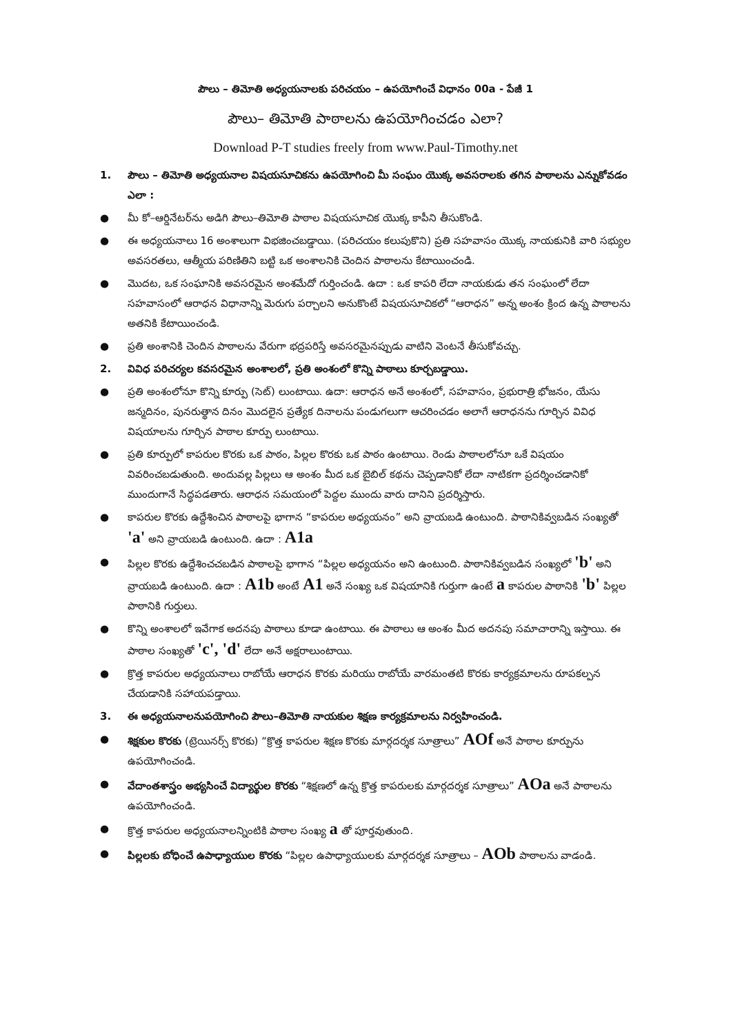పౌలు – తిమోతి అధ్యయనాలకు పరిచయం – ఉపయోగించే విధానం 00a - పేజీ 1
పౌలు– తిమోతి పాఠాలను ఉపయోగించడం ఎలా?
Download P-T studies freely from www.Paul-Timothy.net
1. పౌలు – తిమోతి అధ్యయనాల విషయసూచికను ఉపయోగించి మీ సంఘం యొక్క అవసరాలకు తగిన పాఠాలను ఎన్నుకోవడం ఎలా :
● మీ కో–ఆర్డినేటర్‌ను అడిగి పౌలు–తిమోతి పాఠాల విషయసూచిక యొక్క కాపీని తీసుకొండి.
● ఈ అధ్యయనాలు 16 అంశాలుగా విభజించబడ్డాయి. (పరిచయం కలుపుకొని) ప్రతి సహవాసం యొక్క నాయకునికి వారి సభ్యుల అవసరతలు, ఆత్మీయ పరిణితిని బట్టి ఒక అంశాలనికి చెందిన పాఠాలను కేటాయించండి.
● మొదట, ఒక సంఘానికి అవసరమైన అంశమేదో గుర్తించండి. ఉదా : ఒక కాపరి లేదా నాయకుడు తన సంఘంలో లేదా సహవాసంలో ఆరాధన విధానాన్ని మెరుగు పర్చాలని అనుకొంటే విషయసూచికలో “ఆరాధన” అన్న అంశం క్రింద ఉన్న పాఠాలను అతనికి కేటాయించండి.
● ప్రతి అంశానికి చెందిన పాఠాలను వేరుగా భద్రపరిస్తే అవసరమైనప్పుడు వాటిని వెంటనే తీసుకోవచ్చు.
2. వివిధ పరిచర్యల కవసరమైన అంశాలలో, ప్రతి అంశంలో కొన్ని పాఠాలు కూర్చబడ్డాయి.
● ప్రతి అంశంలోనూ కొన్ని కూర్పు (సెట్) లుంటాయి. ఉదా: ఆరాధన అనే అంశంలో, సహవాసం, ప్రభురాత్రి భోజనం, యేసు జన్మదినం, పునరుత్థాన దినం మొదలైన ప్రత్యేక దినాలను పండుగలుగా ఆచరించడం అలాగే ఆరాధనను గూర్చిన వివిధ విషయాలను గూర్చిన పాఠాల కూర్పు లుంటాయి.
● ప్రతి కూర్పులో కాపరుల కొరకు ఒక పాఠం, పిల్లల కొరకు ఒక పాఠం ఉంటాయి. రెండు పాఠాలలోనూ ఒకే విషయం వివరించబడుతుంది. అందువల్ల పిల్లలు ఆ అంశం మీద ఒక బైబిల్ కథను చెప్పడానికో లేదా నాటికగా ప్రదర్శించడానికో ముందుగానే సిద్ధపడతారు. ఆరాధన సమయంలో పెద్దల ముందు వారు దానిని ప్రదర్శిస్తారు.
● కాపరుల కొరకు ఉద్దేశించిన పాఠాలపై భాగాన “కాపరుల అధ్యయనం” అని వ్రాయబడి ఉంటుంది. పాఠానికివ్వబడిన సంఖ్యతో 'a' అని వ్రాయబడి ఉంటుంది. ఉదా : A1a
● పిల్లల కొరకు ఉద్దేశించచబడిన పాఠాలపై భాగాన “పిల్లల అధ్యయనం అని ఉంటుంది. పాఠానికివ్వబడిన సంఖ్యలో 'b' అని వ్రాయబడి ఉంటుంది. ఉదా : A1b అంటే A1 అనే సంఖ్య ఒక విషయానికి గుర్తుగా ఉంటే a కాపరుల పాఠానికి 'b' పిల్లల పాఠానికి గుర్తులు.
● కొన్ని అంశాలలో ఇవేగాక అదనపు పాఠాలు కూడా ఉంటాయి. ఈ పాఠాలు ఆ అంశం మీద అదనపు సమాచారాన్ని ఇస్తాయి. ఈ పాఠాల సంఖ్యతో 'c', 'd' లేదా అనే అక్షరాలుంటాయి.
● క్రొత్త కాపరుల అధ్యయనాలు రాబోయే ఆరాధన కొరకు మరియు రాబోయే వారమంతటి కొరకు కార్యక్రమాలను రూపకల్పన చేయడానికి సహాయపడ్తాయి.
3. ఈ అధ్యయనాలనుపయోగించి పౌలు–తిమోతి నాయకుల శిక్షణ కార్యక్రమాలను నిర్వహించండి.
● శిక్షకుల కొరకు (ట్రెయినర్స్ కొరకు) “క్రొత్త కాపరుల శిక్షణ కొరకు మార్గదర్శక సూత్రాలు” AOf అనే పాఠాల కూర్పును ఉపయోగించండి.
● వేదాంతశాస్త్రం అభ్యసించే విద్యార్థుల కొరకు “శిక్షణలో ఉన్న క్రొత్త కాపరులకు మార్గదర్శక సూత్రాలు” AOa అనే పాఠాలను ఉపయోగించండి.
● క్రొత్త కాపరుల అధ్యయనాలన్నింటికి పాఠాల సంఖ్య a తో పూర్తవుతుంది.
● పిల్లలకు బోధించే ఉపాధ్యాయుల కొరకు “పిల్లల ఉపాధ్యాయులకు మార్గదర్శక సూత్రాలు – AOb పాఠాలను వాడండి.